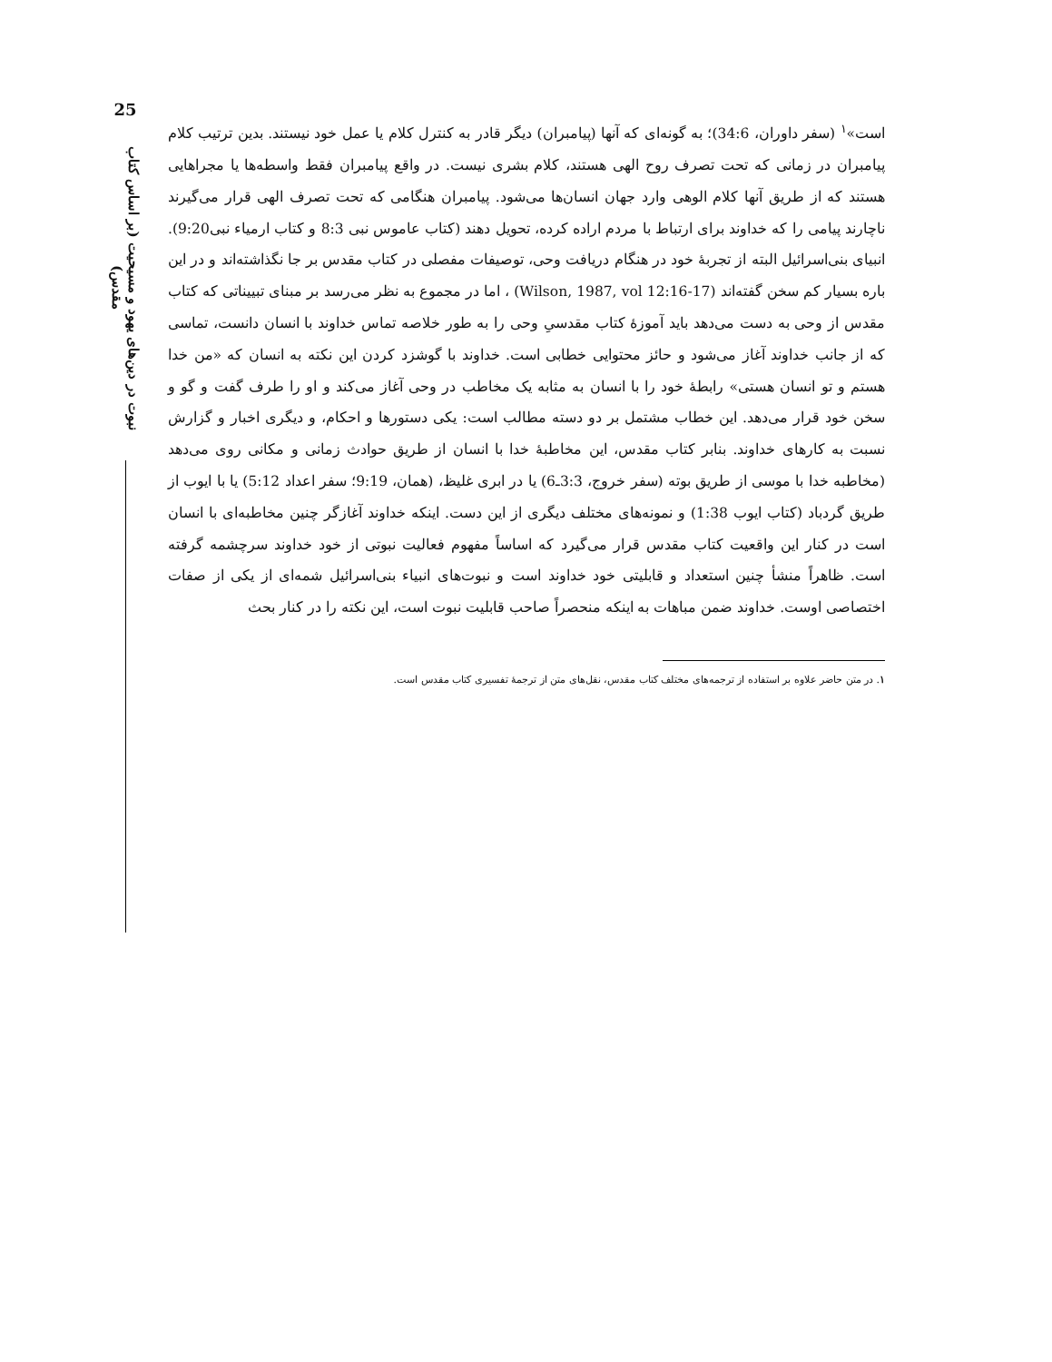25
نبوت در دین‌های یهود و مسیحیت (بر اساس کتاب مقدس)
است»<sup>۱</sup> (سفر داوران، 34:6)؛ به گونه‌ای که آنها (پیامبران) دیگر قادر به کنترل کلام یا عمل خود نیستند. بدین ترتیب کلام پیامبران در زمانی که تحت تصرف روح الهی هستند، کلام بشری نیست. در واقع پیامبران فقط واسطه‌ها یا مجراهایی هستند که از طریق آنها کلام الوهی وارد جهان انسان‌ها می‌شود. پیامبران هنگامی که تحت تصرف الهی قرار می‌گیرند ناچارند پیامی را که خداوند برای ارتباط با مردم اراده کرده، تحویل دهند (کتاب عاموس نبی 8:3 و کتاب ارمیاء نبی9:20). انبیای بنی‌اسرائیل البته از تجربهٔ خود در هنگام دریافت وحی، توصیفات مفصلی در کتاب مقدس بر جا نگذاشته‌اند و در این باره بسیار کم سخن گفته‌اند (Wilson, 1987, vol 12:16-17) ، اما در مجموع به نظر می‌رسد بر مبنای تبییناتی که کتاب مقدس از وحی به دست می‌دهد باید آموزهٔ کتاب مقدسیِ وحی را به طور خلاصه تماس خداوند با انسان دانست، تماسی که از جانب خداوند آغاز می‌شود و حائز محتوایی خطابی است. خداوند با گوشزد کردن این نکته به انسان که «من خدا هستم و تو انسان هستی» رابطهٔ خود را با انسان به مثابه یک مخاطب در وحی آغاز می‌کند و او را طرف گفت و گو و سخن خود قرار می‌دهد. این خطاب مشتمل بر دو دسته مطالب است: یکی دستورها و احکام، و دیگری اخبار و گزارش نسبت به کارهای خداوند. بنابر کتاب مقدس، این مخاطبهٔ خدا با انسان از طریق حوادث زمانی و مکانی روی می‌دهد (مخاطبه خدا با موسی از طریق بوته (سفر خروج، 3:3ـ6) یا در ابری غلیظ، (همان، 9:19؛ سفر اعداد 5:12) یا با ایوب از طریق گردباد (کتاب ایوب 1:38) و نمونه‌های مختلف دیگری از این دست. اینکه خداوند آغازگر چنین مخاطبه‌ای با انسان است در کنار این واقعیت کتاب مقدس قرار می‌گیرد که اساساً مفهوم فعالیت نبوتی از خود خداوند سرچشمه گرفته است. ظاهراً منشأ چنین استعداد و قابلیتی خود خداوند است و نبوت‌های انبیاء بنی‌اسرائیل شمه‌ای از یکی از صفات اختصاصی اوست. خداوند ضمن مباهات به اینکه منحصراً صاحب قابلیت نبوت است، این نکته را در کنار بحث
۱. در متن حاضر علاوه بر استفاده از ترجمه‌های مختلف کتاب مقدس، نقل‌های متن از ترجمهٔ تفسیری کتاب مقدس است.